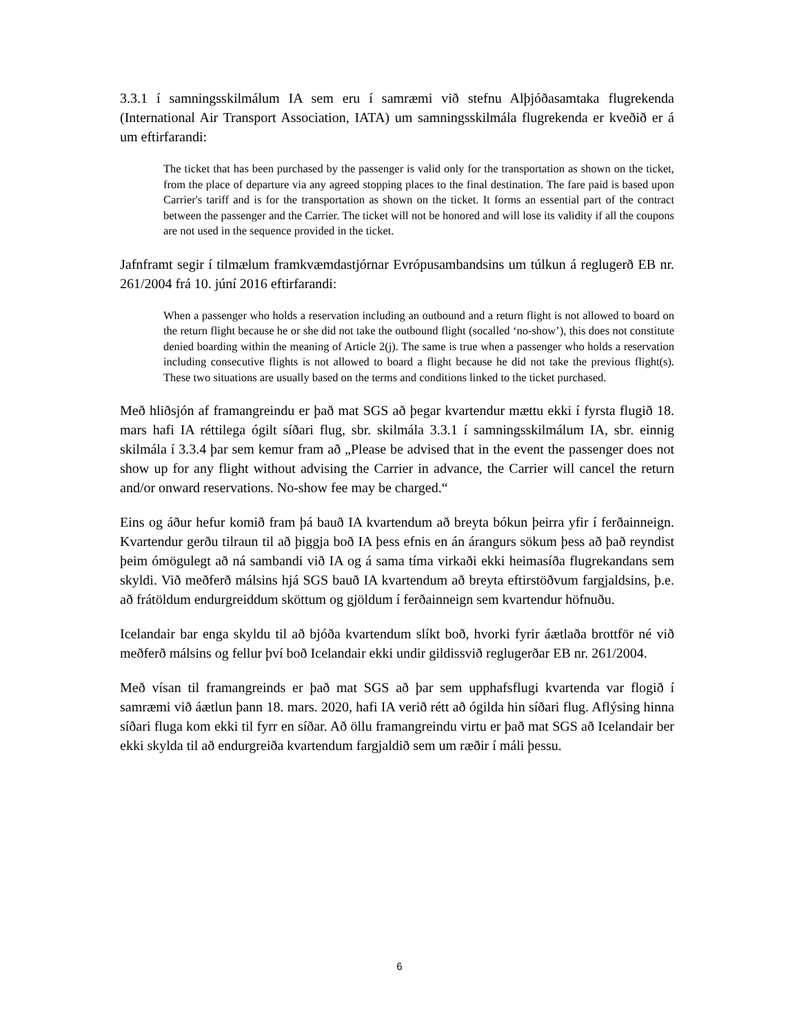3.3.1 í samningsskilmálum IA sem eru í samræmi við stefnu Alþjóðasamtaka flugrekenda (International Air Transport Association, IATA) um samningsskilmála flugrekenda er kveðið er á um eftirfarandi:
The ticket that has been purchased by the passenger is valid only for the transportation as shown on the ticket, from the place of departure via any agreed stopping places to the final destination. The fare paid is based upon Carrier's tariff and is for the transportation as shown on the ticket. It forms an essential part of the contract between the passenger and the Carrier. The ticket will not be honored and will lose its validity if all the coupons are not used in the sequence provided in the ticket.
Jafnframt segir í tilmælum framkvæmdastjórnar Evrópusambandsins um túlkun á reglugerð EB nr. 261/2004 frá 10. júní 2016 eftirfarandi:
When a passenger who holds a reservation including an outbound and a return flight is not allowed to board on the return flight because he or she did not take the outbound flight (socalled ‘no-show’), this does not constitute denied boarding within the meaning of Article 2(j). The same is true when a passenger who holds a reservation including consecutive flights is not allowed to board a flight because he did not take the previous flight(s). These two situations are usually based on the terms and conditions linked to the ticket purchased.
Með hliðsjón af framangreindu er það mat SGS að þegar kvartendur mættu ekki í fyrsta flugið 18. mars hafi IA réttilega ógilt síðari flug, sbr. skilmála 3.3.1 í samningsskilmálum IA, sbr. einnig skilmála í 3.3.4 þar sem kemur fram að „Please be advised that in the event the passenger does not show up for any flight without advising the Carrier in advance, the Carrier will cancel the return and/or onward reservations. No-show fee may be charged.“
Eins og áður hefur komið fram þá bauð IA kvartendum að breyta bókun þeirra yfir í ferðainneign. Kvartendur gerðu tilraun til að þiggja boð IA þess efnis en án árangurs sökum þess að það reyndist þeim ómögulegt að ná sambandi við IA og á sama tíma virkaði ekki heimasíða flugrekandans sem skyldi. Við meðferð málsins hjá SGS bauð IA kvartendum að breyta eftirstöðvum fargjaldsins, þ.e. að frátöldum endurgreiddum sköttum og gjöldum í ferðainneign sem kvartendur höfnuðu.
Icelandair bar enga skyldu til að bjóða kvartendum slíkt boð, hvorki fyrir áætlaða brottför né við meðferð málsins og fellur því boð Icelandair ekki undir gildissvið reglugerðar EB nr. 261/2004.
Með vísan til framangreinds er það mat SGS að þar sem upphafsflugi kvartenda var flogið í samræmi við áætlun þann 18. mars. 2020, hafi IA verið rétt að ógilda hin síðari flug. Aflýsing hinna síðari fluga kom ekki til fyrr en síðar. Að öllu framangreindu virtu er það mat SGS að Icelandair ber ekki skylda til að endurgreiða kvartendum fargjaldið sem um ræðir í máli þessu.
6